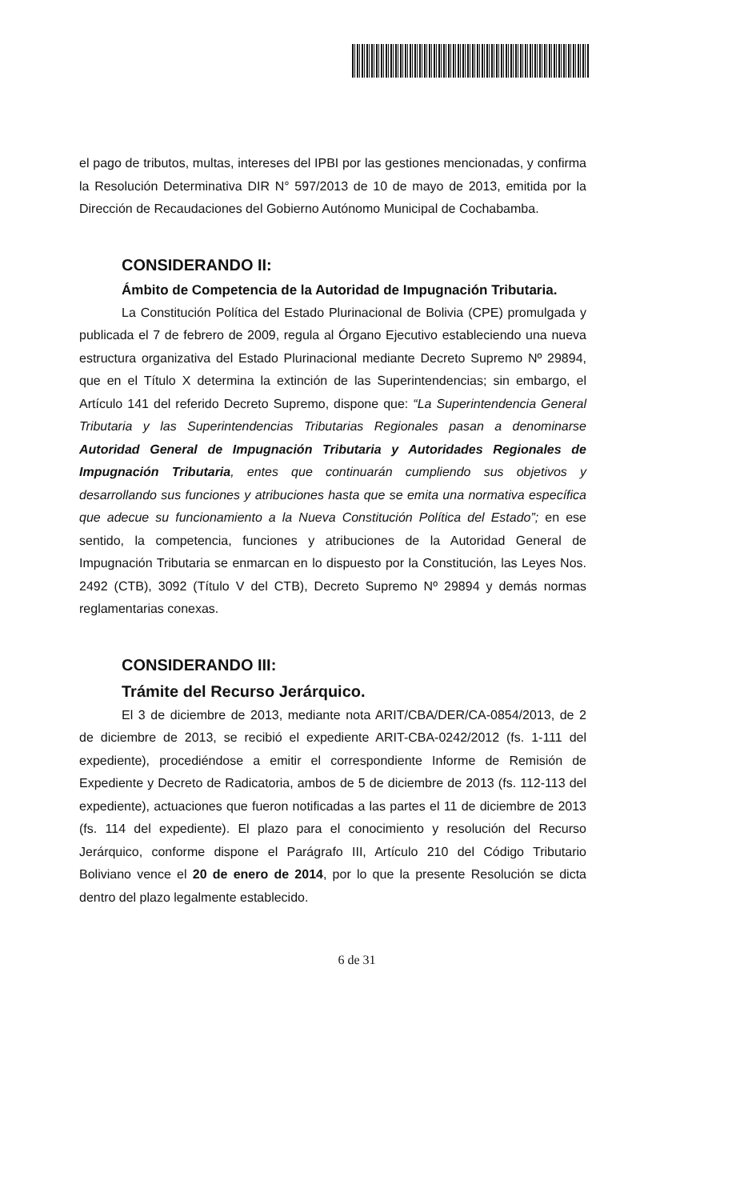el pago de tributos, multas, intereses del IPBI por las gestiones mencionadas, y confirma la Resolución Determinativa DIR N° 597/2013 de 10 de mayo de 2013, emitida por la Dirección de Recaudaciones del Gobierno Autónomo Municipal de Cochabamba.
CONSIDERANDO II:
Ámbito de Competencia de la Autoridad de Impugnación Tributaria.
La Constitución Política del Estado Plurinacional de Bolivia (CPE) promulgada y publicada el 7 de febrero de 2009, regula al Órgano Ejecutivo estableciendo una nueva estructura organizativa del Estado Plurinacional mediante Decreto Supremo Nº 29894, que en el Título X determina la extinción de las Superintendencias; sin embargo, el Artículo 141 del referido Decreto Supremo, dispone que: “La Superintendencia General Tributaria y las Superintendencias Tributarias Regionales pasan a denominarse Autoridad General de Impugnación Tributaria y Autoridades Regionales de Impugnación Tributaria, entes que continuarán cumpliendo sus objetivos y desarrollando sus funciones y atribuciones hasta que se emita una normativa específica que adecue su funcionamiento a la Nueva Constitución Política del Estado”; en ese sentido, la competencia, funciones y atribuciones de la Autoridad General de Impugnación Tributaria se enmarcan en lo dispuesto por la Constitución, las Leyes Nos. 2492 (CTB), 3092 (Título V del CTB), Decreto Supremo Nº 29894 y demás normas reglamentarias conexas.
CONSIDERANDO III:
Trámite del Recurso Jerárquico.
El 3 de diciembre de 2013, mediante nota ARIT/CBA/DER/CA-0854/2013, de 2 de diciembre de 2013, se recibió el expediente ARIT-CBA-0242/2012 (fs. 1-111 del expediente), procediéndose a emitir el correspondiente Informe de Remisión de Expediente y Decreto de Radicatoria, ambos de 5 de diciembre de 2013 (fs. 112-113 del expediente), actuaciones que fueron notificadas a las partes el 11 de diciembre de 2013 (fs. 114 del expediente). El plazo para el conocimiento y resolución del Recurso Jerárquico, conforme dispone el Parágrafo III, Artículo 210 del Código Tributario Boliviano vence el 20 de enero de 2014, por lo que la presente Resolución se dicta dentro del plazo legalmente establecido.
6 de 31